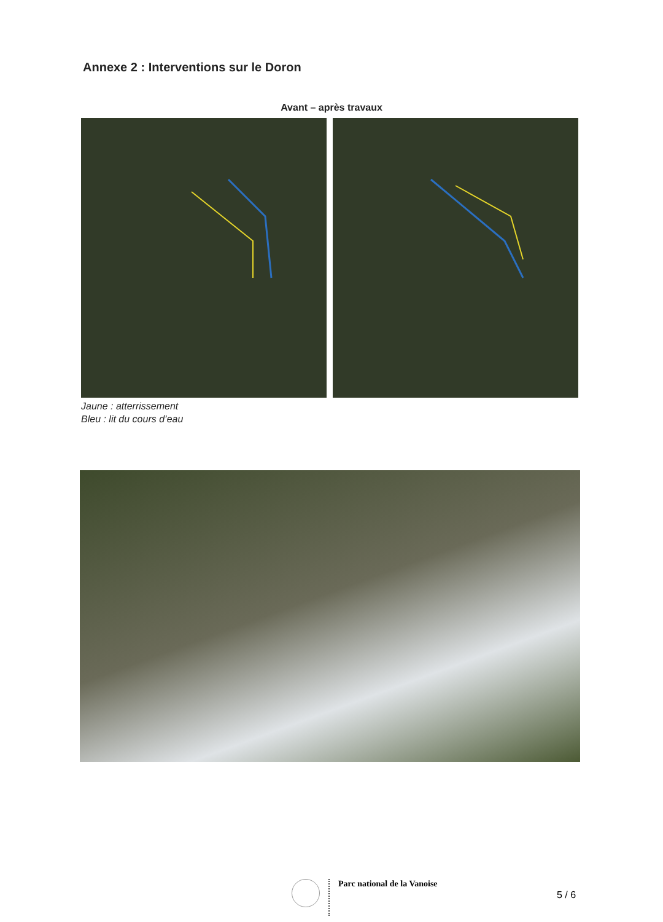Annexe 2 : Interventions sur le Doron
Avant – après travaux
Jaune : atterrissement
Bleu : lit du cours d’eau
Parc national de la Vanoise
5 / 6